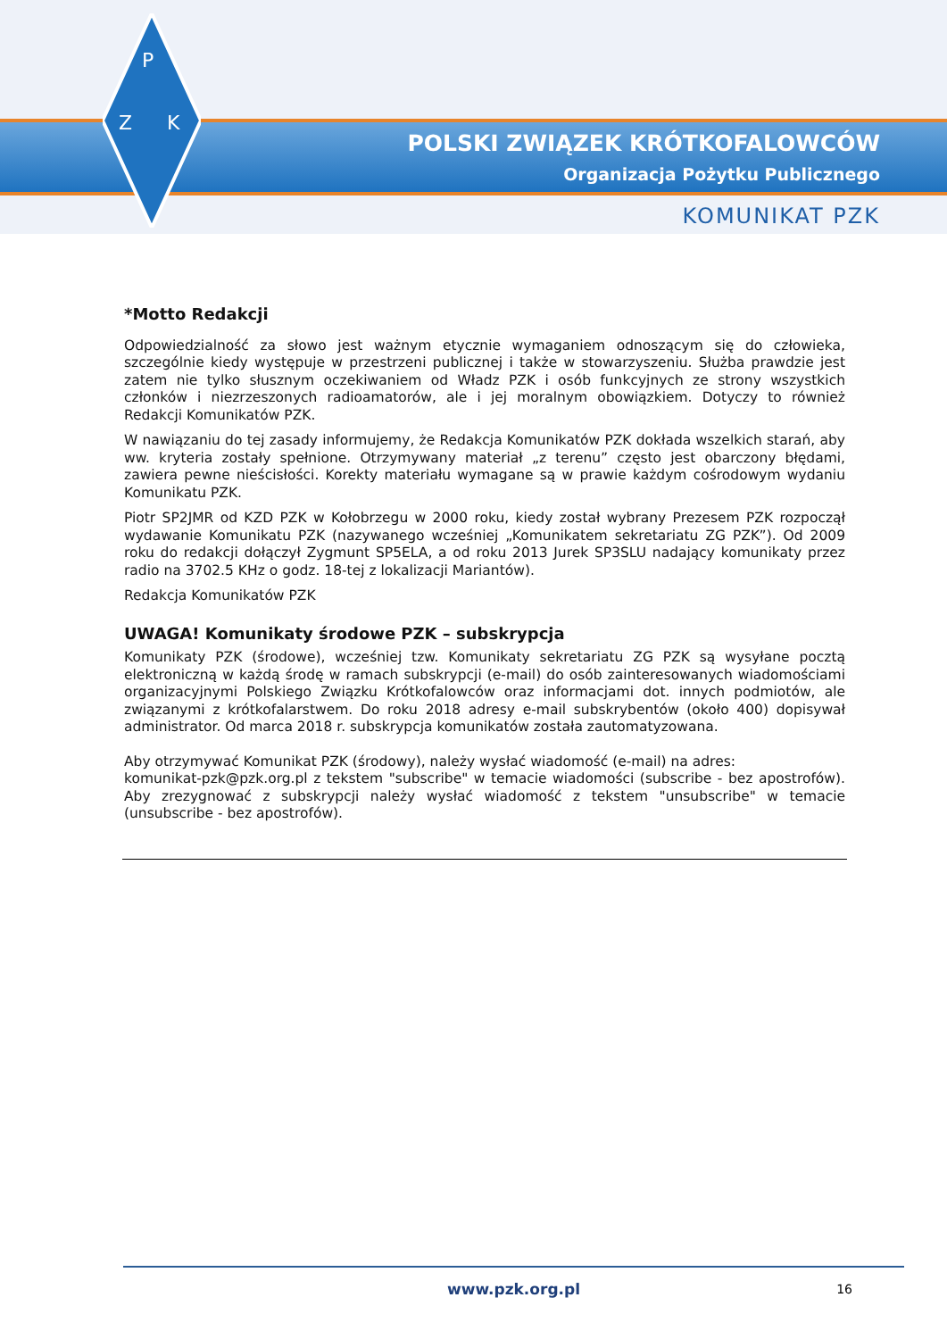P
Z
K
POLSKI ZWIĄZEK KRÓTKOFALOWCÓW
Organizacja Pożytku Publicznego
KOMUNIKAT PZK
*Motto Redakcji
Odpowiedzialność za słowo jest ważnym etycznie wymaganiem odnoszącym się do człowieka, szczególnie kiedy występuje w przestrzeni publicznej i także w stowarzyszeniu. Służba prawdzie jest zatem nie tylko słusznym oczekiwaniem od Władz PZK i osób funkcyjnych ze strony wszystkich członków i niezrzeszonych radioamatorów, ale i jej moralnym obowiązkiem. Dotyczy to również Redakcji Komunikatów PZK.
W nawiązaniu do tej zasady informujemy, że Redakcja Komunikatów PZK dokłada wszelkich starań, aby ww. kryteria zostały spełnione. Otrzymywany materiał „z terenu” często jest obarczony błędami, zawiera pewne nieścisłości. Korekty materiału wymagane są w prawie każdym cośrodowym wydaniu Komunikatu PZK.
Piotr SP2JMR od KZD PZK w Kołobrzegu w 2000 roku, kiedy został wybrany Prezesem PZK rozpoczął wydawanie Komunikatu PZK (nazywanego wcześniej „Komunikatem sekretariatu ZG PZK”). Od 2009 roku do redakcji dołączył Zygmunt SP5ELA, a od roku 2013 Jurek SP3SLU nadający komunikaty przez radio na 3702.5 KHz o godz. 18-tej z lokalizacji Mariantów).
Redakcja Komunikatów PZK
UWAGA! Komunikaty środowe PZK – subskrypcja
Komunikaty PZK (środowe), wcześniej tzw. Komunikaty sekretariatu ZG PZK są wysyłane pocztą elektroniczną w każdą środę w ramach subskrypcji (e-mail) do osób zainteresowanych wiadomościami organizacyjnymi Polskiego Związku Krótkofalowców oraz informacjami dot. innych podmiotów, ale związanymi z krótkofalarstwem. Do roku 2018 adresy e-mail subskrybentów (około 400) dopisywał administrator. Od marca 2018 r. subskrypcja komunikatów została zautomatyzowana.
Aby otrzymywać Komunikat PZK (środowy), należy wysłać wiadomość (e-mail) na adres:
komunikat-pzk@pzk.org.pl z tekstem "subscribe" w temacie wiadomości (subscribe - bez apostrofów). Aby zrezygnować z subskrypcji należy wysłać wiadomość z tekstem "unsubscribe" w temacie (unsubscribe - bez apostrofów).
www.pzk.org.pl
16